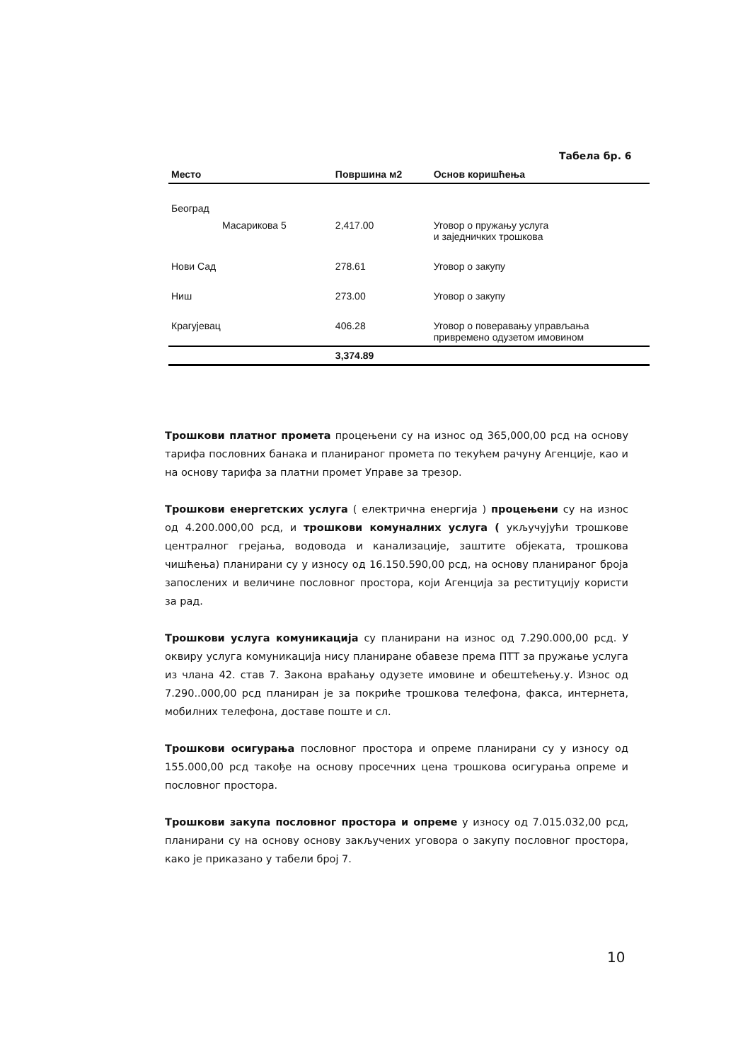Табела бр. 6
| Место | Површина м2 | Основ коришћења |
| --- | --- | --- |
| Београд | | |
| Масарикова 5 | 2,417.00 | Уговор о пружању услуга и заједничких трошкова |
| Нови Сад | 278.61 | Уговор о закупу |
| Ниш | 273.00 | Уговор о закупу |
| Крагујевац | 406.28 | Уговор о поверавању управљања привремено одузетом имовином |
| | 3,374.89 | |
Трошкови платног промета процењени су на износ од 365,000,00 рсд на основу тарифа пословних банака и планираног промета по текућем рачуну Агенције, као и на основу тарифа за платни промет Управе за трезор.
Трошкови енергетских услуга ( електрична енергија ) процењени су на износ од 4.200.000,00 рсд, и трошкови комуналних услуга ( укључујући трошкове централног грејања, водовода и канализације, заштите објеката, трошкова чишћења) планирани су у износу од 16.150.590,00 рсд, на основу планираног броја запослених и величине пословног простора, који Агенција за реституцију користи за рад.
Трошкови услуга комуникација су планирани на износ од 7.290.000,00 рсд. У оквиру услуга комуникација нису планиране обавезе према ПТТ за пружање услуга из члана 42. став 7. Закона враћању одузете имовине и обештећењу.у. Износ од 7.290..000,00 рсд планиран је за покриће трошкова телефона, факса, интернета, мобилних телефона, доставе поште и сл.
Трошкови осигурања пословног простора и опреме планирани су у износу од 155.000,00 рсд такође на основу просечних цена трошкова осигурања опреме и пословног простора.
Трошкови закупа пословног простора и опреме у износу од 7.015.032,00 рсд, планирани су на основу основу закључених уговора о закупу пословног простора, како је приказано у табели број 7.
10